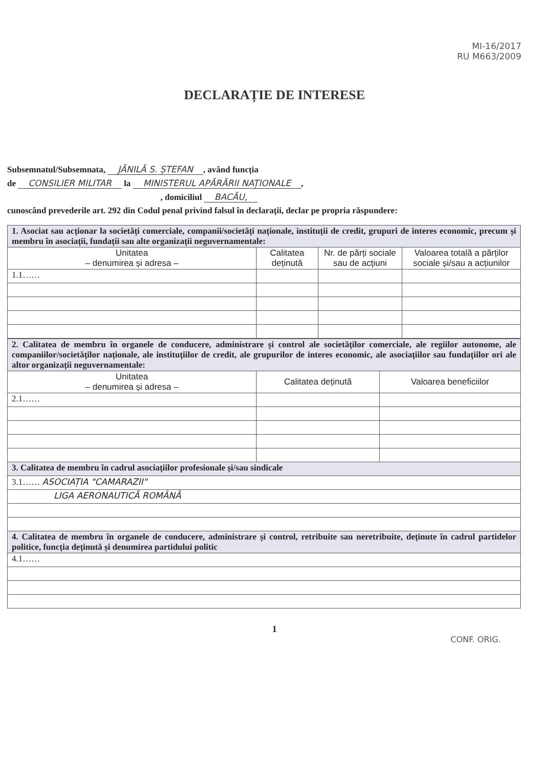MI-16/2017
RU M663/2009
DECLARAȚIE DE INTERESE
Subsemnatul/Subsemnata, JĂNILĂ S. ȘTEFAN, având funcția
de CONSILIER MILITAR la MINISTERUL APĂRĂRII NAȚIONALE,
, domiciliul BACĂU,
cunoscând prevederile art. 292 din Codul penal privind falsul în declarații, declar pe propria răspundere:
| 1. Asociat sau acționar la societăți comerciale, companii/societăți naționale, instituții de credit, grupuri de interes economic, precum și membru în asociații, fundații sau alte organizații neguvernamentale: | | | |
| Unitatea – denumirea și adresa – | Calitatea deținută | Nr. de părți sociale sau de acțiuni | Valoarea totală a părților sociale și/sau a acțiunilor |
| 1.1…… | | | |
| 2. Calitatea de membru în organele de conducere, administrare și control ale societăților comerciale, ale regiilor autonome, ale companiilor/societăților naționale, ale instituțiilor de credit, ale grupurilor de interes economic, ale asociațiilor sau fundațiilor ori ale altor organizații neguvernamentale: | | |
| Unitatea – denumirea și adresa – | Calitatea deținută | Valoarea beneficiilor |
| 2.1…… | | |
| 3. Calitatea de membru în cadrul asociațiilor profesionale și/sau sindicale | | |
| 3.1…… ASOCIAȚIA "CAMARAZII" | | |
| LIGA AERONAUTICĂ ROMÂNĂ | | |
| 4. Calitatea de membru în organele de conducere, administrare și control, retribuite sau neretribuite, deținute în cadrul partidelor politice, funcția deținută și denumirea partidului politic | | |
| 4.1…… | | |
1
CONF. ORIG.